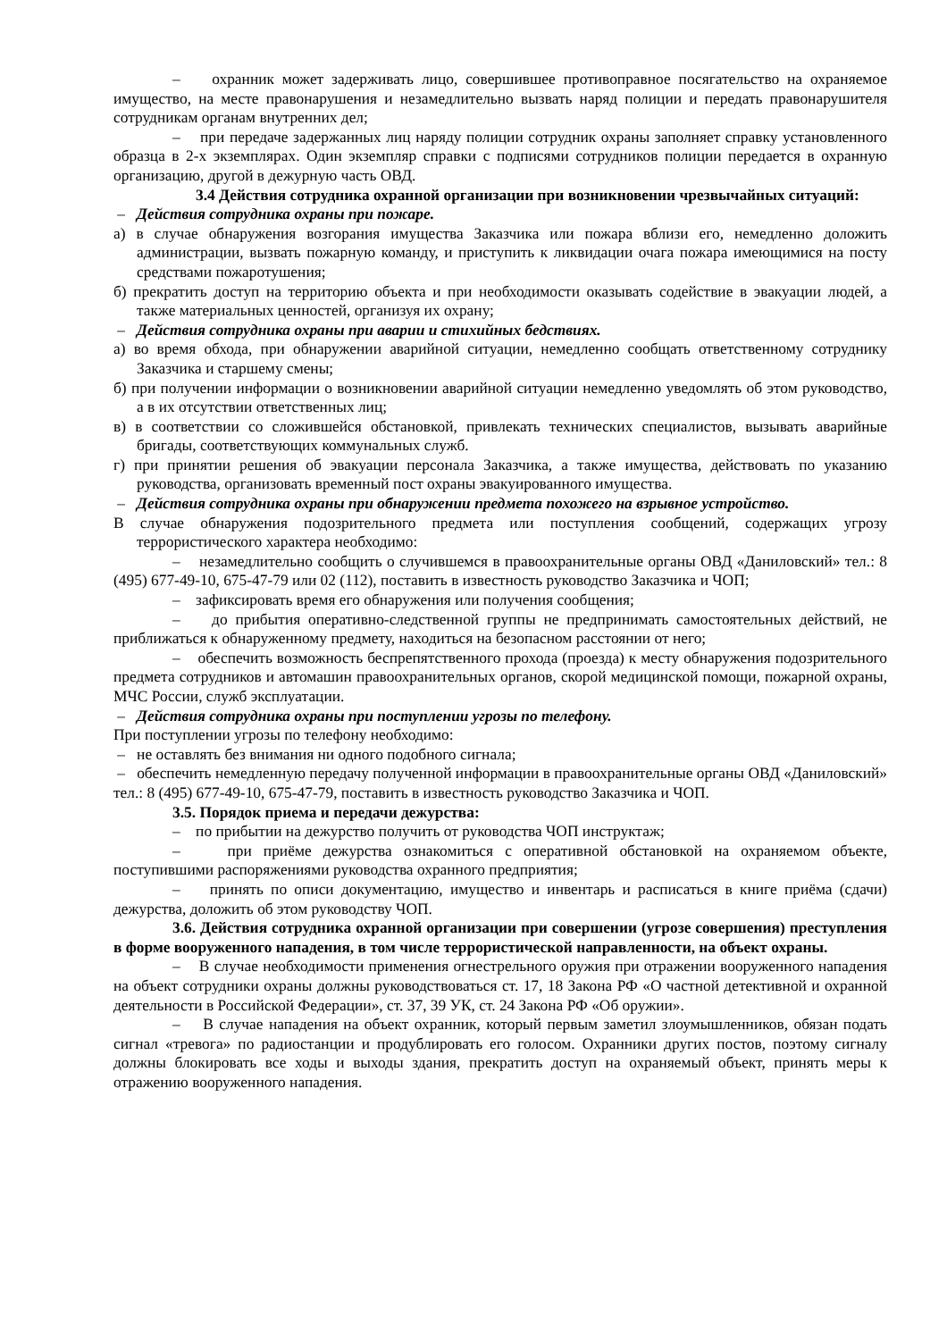– охранник может задерживать лицо, совершившее противоправное посягательство на охраняемое имущество, на месте правонарушения и незамедлительно вызвать наряд полиции и передать правонарушителя сотрудникам органам внутренних дел;
– при передаче задержанных лиц наряду полиции сотрудник охраны заполняет справку установленного образца в 2-х экземплярах. Один экземпляр справки с подписями сотрудников полиции передается в охранную организацию, другой в дежурную часть ОВД.
3.4 Действия сотрудника охранной организации при возникновении чрезвычайных ситуаций:
– Действия сотрудника охраны при пожаре.
а) в случае обнаружения возгорания имущества Заказчика или пожара вблизи его, немедленно доложить администрации, вызвать пожарную команду, и приступить к ликвидации очага пожара имеющимися на посту средствами пожаротушения;
б) прекратить доступ на территорию объекта и при необходимости оказывать содействие в эвакуации людей, а также материальных ценностей, организуя их охрану;
– Действия сотрудника охраны при аварии и стихийных бедствиях.
а) во время обхода, при обнаружении аварийной ситуации, немедленно сообщать ответственному сотруднику Заказчика и старшему смены;
б) при получении информации о возникновении аварийной ситуации немедленно уведомлять об этом руководство, а в их отсутствии ответственных лиц;
в) в соответствии со сложившейся обстановкой, привлекать технических специалистов, вызывать аварийные бригады, соответствующих коммунальных служб.
г) при принятии решения об эвакуации персонала Заказчика, а также имущества, действовать по указанию руководства, организовать временный пост охраны эвакуированного имущества.
– Действия сотрудника охраны при обнаружении предмета похожего на взрывное устройство.
В случае обнаружения подозрительного предмета или поступления сообщений, содержащих угрозу террористического характера необходимо:
– незамедлительно сообщить о случившемся в правоохранительные органы ОВД «Даниловский» тел.: 8 (495) 677-49-10, 675-47-79 или 02 (112), поставить в известность руководство Заказчика и ЧОП;
– зафиксировать время его обнаружения или получения сообщения;
– до прибытия оперативно-следственной группы не предпринимать самостоятельных действий, не приближаться к обнаруженному предмету, находиться на безопасном расстоянии от него;
– обеспечить возможность беспрепятственного прохода (проезда) к месту обнаружения подозрительного предмета сотрудников и автомашин правоохранительных органов, скорой медицинской помощи, пожарной охраны, МЧС России, служб эксплуатации.
– Действия сотрудника охраны при поступлении угрозы по телефону.
При поступлении угрозы по телефону необходимо:
– не оставлять без внимания ни одного подобного сигнала;
– обеспечить немедленную передачу полученной информации в правоохранительные органы ОВД «Даниловский» тел.: 8 (495) 677-49-10, 675-47-79, поставить в известность руководство Заказчика и ЧОП.
3.5. Порядок приема и передачи дежурства:
– по прибытии на дежурство получить от руководства ЧОП инструктаж;
– при приёме дежурства ознакомиться с оперативной обстановкой на охраняемом объекте, поступившими распоряжениями руководства охранного предприятия;
– принять по описи документацию, имущество и инвентарь и расписаться в книге приёма (сдачи) дежурства, доложить об этом руководству ЧОП.
3.6. Действия сотрудника охранной организации при совершении (угрозе совершения) преступления в форме вооруженного нападения, в том числе террористической направленности, на объект охраны.
– В случае необходимости применения огнестрельного оружия при отражении вооруженного нападения на объект сотрудники охраны должны руководствоваться ст. 17, 18 Закона РФ «О частной детективной и охранной деятельности в Российской Федерации», ст. 37, 39 УК, ст. 24 Закона РФ «Об оружии».
– В случае нападения на объект охранник, который первым заметил злоумышленников, обязан подать сигнал «тревога» по радиостанции и продублировать его голосом. Охранники других постов, поэтому сигналу должны блокировать все ходы и выходы здания, прекратить доступ на охраняемый объект, принять меры к отражению вооруженного нападения.